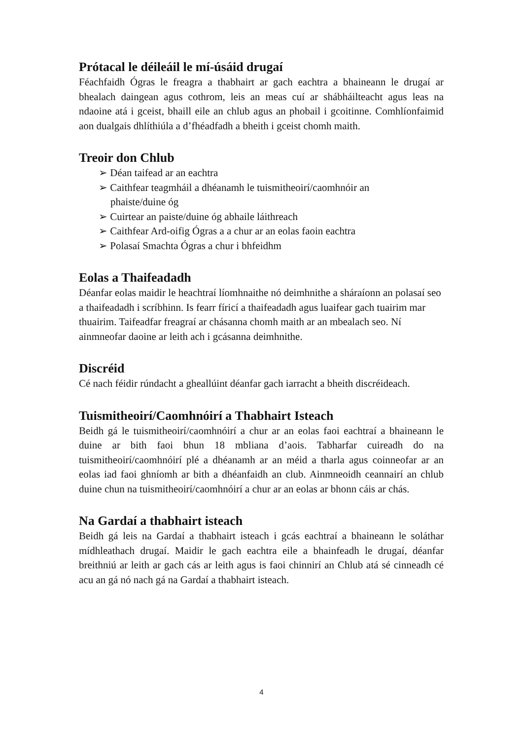Prótacal le déileáil le mí-úsáid drugaí
Féachfaidh Ógras le freagra a thabhairt ar gach eachtra a bhaineann le drugaí ar bhealach daingean agus cothrom, leis an meas cuí ar shábháilteacht agus leas na ndaoine atá i gceist, bhaill eile an chlub agus an phobail i gcoitinne. Comhlíonfaimid aon dualgais dhlíthiúla a d’fhéadfadh a bheith i gceist chomh maith.
Treoir don Chlub
➢ Déan taifead ar an eachtra
➢ Caithfear teagmháil a dhéanamh le tuismitheoirí/caomhnóir an phaiste/duine óg
➢ Cuirtear an paiste/duine óg abhaile láithreach
➢ Caithfear Ard-oifig Ógras a a chur ar an eolas faoin eachtra
➢ Polasaí Smachta Ógras a chur i bhfeidhm
Eolas a Thaifeadadh
Déanfar eolas maidir le heachtraí líomhnaithe nó deimhnithe a sháraíonn an polasaí seo a thaifeadadh i scríbhinn. Is fearr fíricí a thaifeadadh agus luaifear gach tuairim mar thuairim. Taifeadfar freagraí ar chásanna chomh maith ar an mbealach seo. Ní ainmneofar daoine ar leith ach i gcásanna deimhnithe.
Discréid
Cé nach féidir rúndacht a gheallúint déanfar gach iarracht a bheith discréideach.
Tuismitheoirí/Caomhnóirí a Thabhairt Isteach
Beidh gá le tuismitheoirí/caomhnóirí a chur ar an eolas faoi eachtraí a bhaineann le duine ar bith faoi bhun 18 mbliana d’aois. Tabharfar cuireadh do na tuismitheoirí/caomhnóirí plé a dhéanamh ar an méid a tharla agus coinneofar ar an eolas iad faoi ghníomh ar bith a dhéanfaidh an club. Ainmneoidh ceannairí an chlub duine chun na tuismitheoirí/caomhnóirí a chur ar an eolas ar bhonn cáis ar chás.
Na Gardaí a thabhairt isteach
Beidh gá leis na Gardaí a thabhairt isteach i gcás eachtraí a bhaineann le soláthar mídhleathach drugaí. Maidir le gach eachtra eile a bhainfeadh le drugaí, déanfar breithniú ar leith ar gach cás ar leith agus is faoi chinnirí an Chlub atá sé cinneadh cé acu an gá nó nach gá na Gardaí a thabhairt isteach.
4